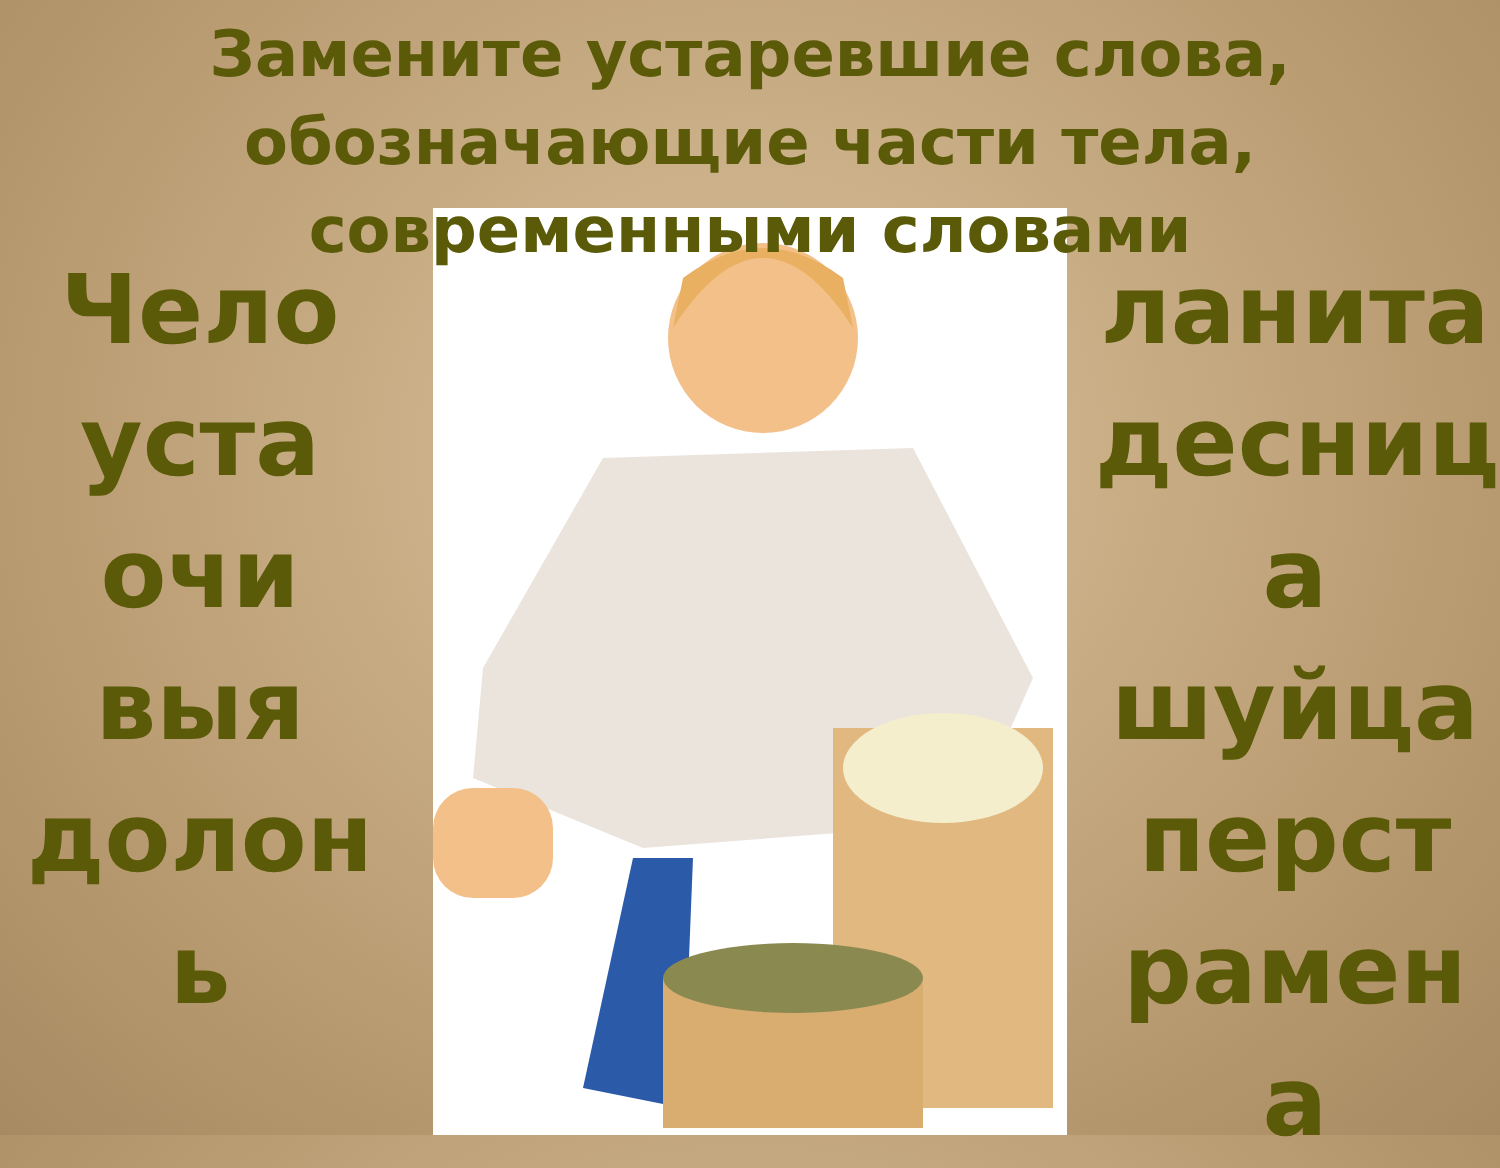Замените устаревшие слова, обозначающие части тела, современными словами
Чело
уста
очи
выя
долон
ь
ланита
десниц
а
шуйца
перст
рамен
а